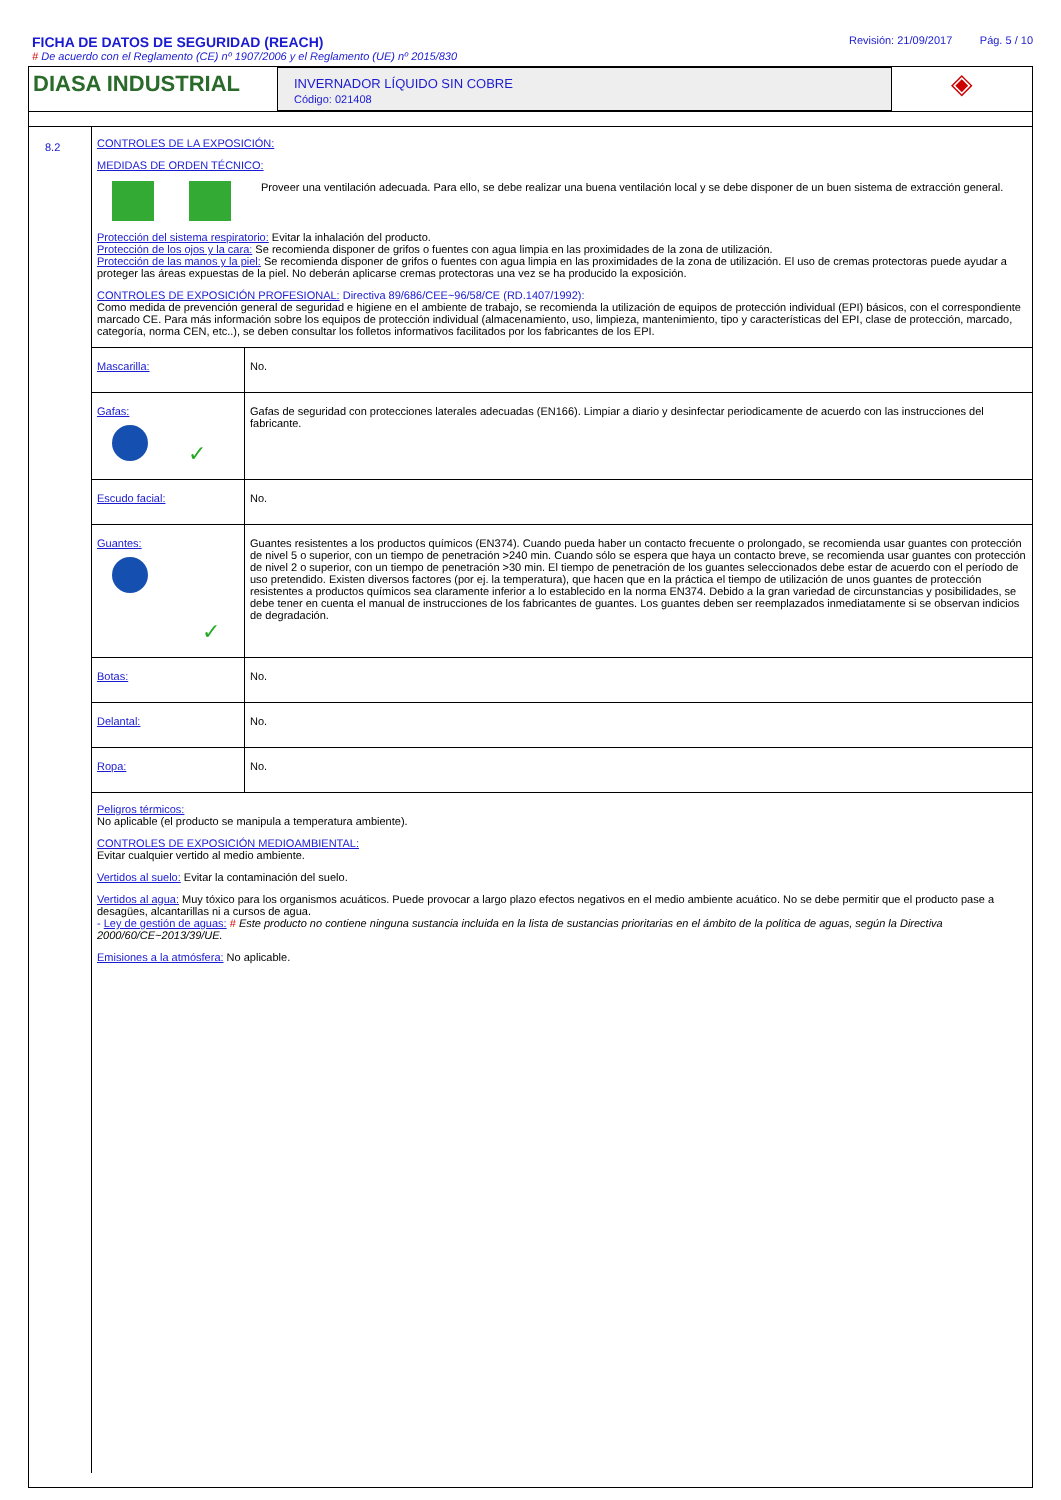FICHA DE DATOS DE SEGURIDAD (REACH) Revisión: 21/09/2017 Pág. 5 / 10
# De acuerdo con el Reglamento (CE) nº 1907/2006 y el Reglamento (UE) nº 2015/830
DIASA INDUSTRIAL
INVERNADOR LÍQUIDO SIN COBRE
Código: 021408
◈
8.2
CONTROLES DE LA EXPOSICIÓN:
MEDIDAS DE ORDEN TÉCNICO:
Proveer una ventilación adecuada. Para ello, se debe realizar una buena ventilación local y se debe disponer de un buen sistema de extracción general.
Protección del sistema respiratorio: Evitar la inhalación del producto.
Protección de los ojos y la cara: Se recomienda disponer de grifos o fuentes con agua limpia en las proximidades de la zona de utilización.
Protección de las manos y la piel: Se recomienda disponer de grifos o fuentes con agua limpia en las proximidades de la zona de utilización. El uso de cremas protectoras puede ayudar a proteger las áreas expuestas de la piel. No deberán aplicarse cremas protectoras una vez se ha producido la exposición.
CONTROLES DE EXPOSICIÓN PROFESIONAL: Directiva 89/686/CEE~96/58/CE (RD.1407/1992):
Como medida de prevención general de seguridad e higiene en el ambiente de trabajo, se recomienda la utilización de equipos de protección individual (EPI) básicos, con el correspondiente marcado CE. Para más información sobre los equipos de protección individual (almacenamiento, uso, limpieza, mantenimiento, tipo y características del EPI, clase de protección, marcado, categoría, norma CEN, etc..), se deben consultar los folletos informativos facilitados por los fabricantes de los EPI.
| Mascarilla: | No. |
| Gafas: ✓ | Gafas de seguridad con protecciones laterales adecuadas (EN166). Limpiar a diario y desinfectar periodicamente de acuerdo con las instrucciones del fabricante. |
| Escudo facial: | No. |
| Guantes: ✓ | Guantes resistentes a los productos químicos (EN374). Cuando pueda haber un contacto frecuente o prolongado, se recomienda usar guantes con protección de nivel 5 o superior, con un tiempo de penetración >240 min. Cuando sólo se espera que haya un contacto breve, se recomienda usar guantes con protección de nivel 2 o superior, con un tiempo de penetración >30 min. El tiempo de penetración de los guantes seleccionados debe estar de acuerdo con el período de uso pretendido. Existen diversos factores (por ej. la temperatura), que hacen que en la práctica el tiempo de utilización de unos guantes de protección resistentes a productos químicos sea claramente inferior a lo establecido en la norma EN374. Debido a la gran variedad de circunstancias y posibilidades, se debe tener en cuenta el manual de instrucciones de los fabricantes de guantes. Los guantes deben ser reemplazados inmediatamente si se observan indicios de degradación. |
| Botas: | No. |
| Delantal: | No. |
| Ropa: | No. |
Peligros térmicos:
No aplicable (el producto se manipula a temperatura ambiente).
CONTROLES DE EXPOSICIÓN MEDIOAMBIENTAL:
Evitar cualquier vertido al medio ambiente.
Vertidos al suelo: Evitar la contaminación del suelo.
Vertidos al agua: Muy tóxico para los organismos acuáticos. Puede provocar a largo plazo efectos negativos en el medio ambiente acuático. No se debe permitir que el producto pase a desagües, alcantarillas ni a cursos de agua.
- Ley de gestión de aguas: # Este producto no contiene ninguna sustancia incluida en la lista de sustancias prioritarias en el ámbito de la política de aguas, según la Directiva 2000/60/CE~2013/39/UE.
Emisiones a la atmósfera: No aplicable.